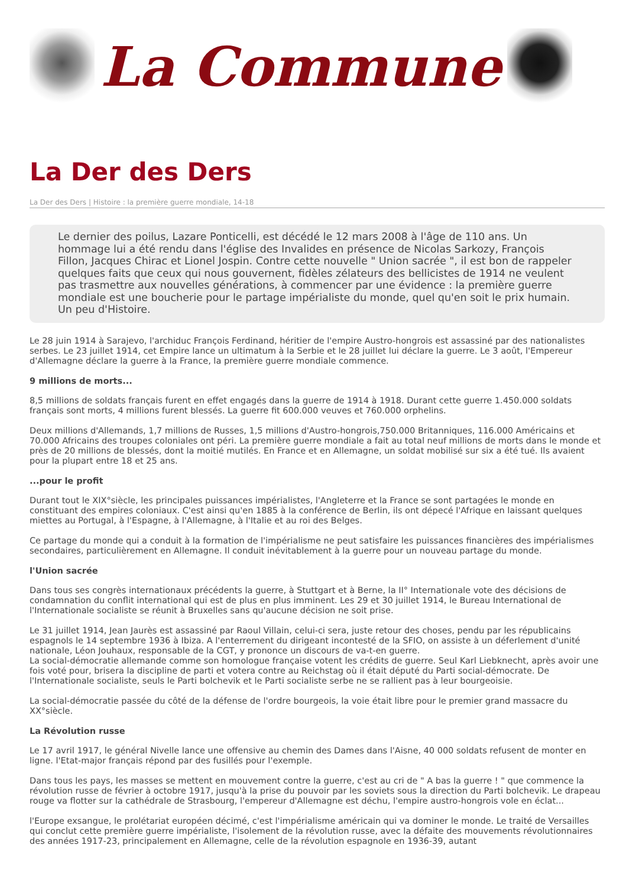La Commune
La Der des Ders
La Der des Ders | Histoire : la première guerre mondiale, 14-18
Le dernier des poilus, Lazare Ponticelli, est décédé le 12 mars 2008 à l'âge de 110 ans. Un hommage lui a été rendu dans l'église des Invalides en présence de Nicolas Sarkozy, François Fillon, Jacques Chirac et Lionel Jospin. Contre cette nouvelle " Union sacrée ", il est bon de rappeler quelques faits que ceux qui nous gouvernent, fidèles zélateurs des bellicistes de 1914 ne veulent pas trasmettre aux nouvelles générations, à commencer par une évidence : la première guerre mondiale est une boucherie pour le partage impérialiste du monde, quel qu'en soit le prix humain. Un peu d'Histoire.
Le 28 juin 1914 à Sarajevo, l'archiduc François Ferdinand, héritier de l'empire Austro-hongrois est assassiné par des nationalistes serbes. Le 23 juillet 1914, cet Empire lance un ultimatum à la Serbie et le 28 juillet lui déclare la guerre. Le 3 août, l'Empereur d'Allemagne déclare la guerre à la France, la première guerre mondiale commence.
9 millions de morts...
8,5 millions de soldats français furent en effet engagés dans la guerre de 1914 à 1918. Durant cette guerre 1.450.000 soldats français sont morts, 4 millions furent blessés. La guerre fit 600.000 veuves et 760.000 orphelins.
Deux millions d'Allemands, 1,7 millions de Russes, 1,5 millions d'Austro-hongrois,750.000 Britanniques, 116.000 Américains et 70.000 Africains des troupes coloniales ont péri. La première guerre mondiale a fait au total neuf millions de morts dans le monde et près de 20 millions de blessés, dont la moitié mutilés. En France et en Allemagne, un soldat mobilisé sur six a été tué. Ils avaient pour la plupart entre 18 et 25 ans.
...pour le profit
Durant tout le XIX°siècle, les principales puissances impérialistes, l'Angleterre et la France se sont partagées le monde en constituant des empires coloniaux. C'est ainsi qu'en 1885 à la conférence de Berlin, ils ont dépecé l'Afrique en laissant quelques miettes au Portugal, à l'Espagne, à l'Allemagne, à l'Italie et au roi des Belges.
Ce partage du monde qui a conduit à la formation de l'impérialisme ne peut satisfaire les puissances financières des impérialismes secondaires, particulièrement en Allemagne. Il conduit inévitablement à la guerre pour un nouveau partage du monde.
l'Union sacrée
Dans tous ses congrès internationaux précédents la guerre, à Stuttgart et à Berne, la II° Internationale vote des décisions de condamnation du conflit international qui est de plus en plus imminent. Les 29 et 30 juillet 1914, le Bureau International de l'Internationale socialiste se réunit à Bruxelles sans qu'aucune décision ne soit prise.
Le 31 juillet 1914, Jean Jaurès est assassiné par Raoul Villain, celui-ci sera, juste retour des choses, pendu par les républicains espagnols le 14 septembre 1936 à Ibiza. A l'enterrement du dirigeant incontesté de la SFIO, on assiste à un déferlement d'unité nationale, Léon Jouhaux, responsable de la CGT, y prononce un discours de va-t-en guerre.
La social-démocratie allemande comme son homologue française votent les crédits de guerre. Seul Karl Liebknecht, après avoir une fois voté pour, brisera la discipline de parti et votera contre au Reichstag où il était député du Parti social-démocrate. De l'Internationale socialiste, seuls le Parti bolchevik et le Parti socialiste serbe ne se rallient pas à leur bourgeoisie.
La social-démocratie passée du côté de la défense de l'ordre bourgeois, la voie était libre pour le premier grand massacre du XX°siècle.
La Révolution russe
Le 17 avril 1917, le général Nivelle lance une offensive au chemin des Dames dans l'Aisne, 40 000 soldats refusent de monter en ligne. l'Etat-major français répond par des fusillés pour l'exemple.
Dans tous les pays, les masses se mettent en mouvement contre la guerre, c'est au cri de " A bas la guerre ! " que commence la révolution russe de février à octobre 1917, jusqu'à la prise du pouvoir par les soviets sous la direction du Parti bolchevik. Le drapeau rouge va flotter sur la cathédrale de Strasbourg, l'empereur d'Allemagne est déchu, l'empire austro-hongrois vole en éclat...
l'Europe exsangue, le prolétariat européen décimé, c'est l'impérialisme américain qui va dominer le monde. Le traité de Versailles qui conclut cette première guerre impérialiste, l'isolement de la révolution russe, avec la défaite des mouvements révolutionnaires des années 1917-23, principalement en Allemagne, celle de la révolution espagnole en 1936-39, autant